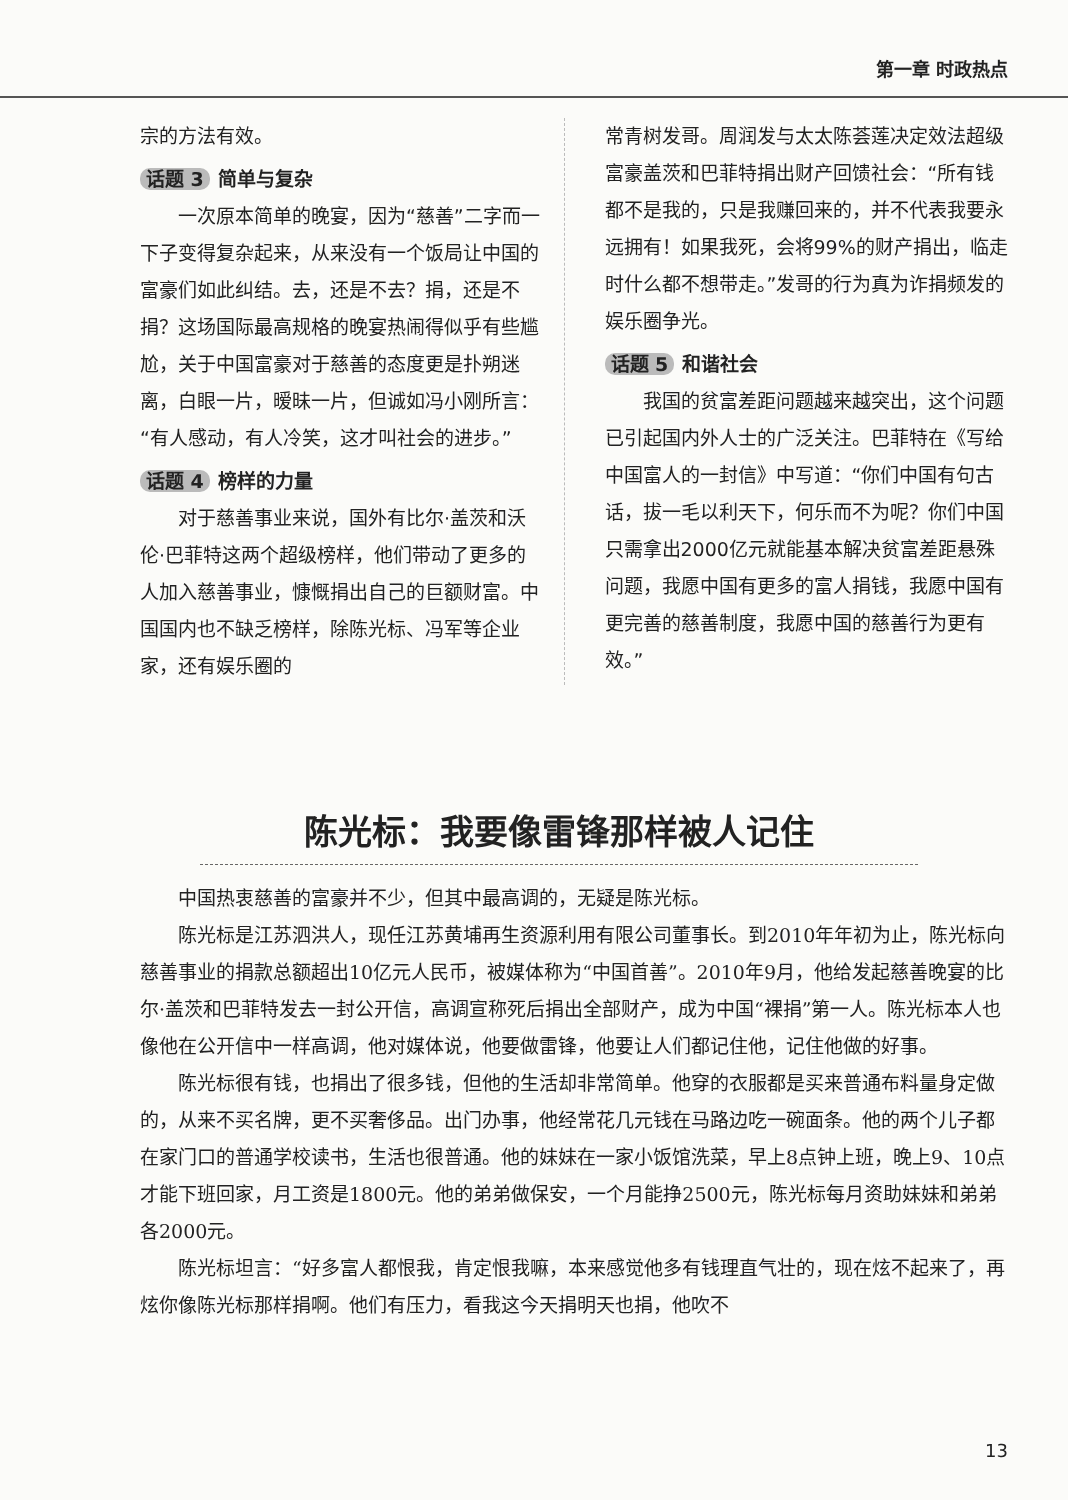第一章 时政热点
宗的方法有效。
话题 3 简单与复杂
一次原本简单的晚宴，因为“慈善”二字而一下子变得复杂起来，从来没有一个饭局让中国的富豪们如此纠结。去，还是不去？捐，还是不捐？这场国际最高规格的晚宴热闹得似乎有些尴尬，关于中国富豪对于慈善的态度更是扑朔迷离，白眼一片，暧昧一片，但诚如冯小刚所言：“有人感动，有人冷笑，这才叫社会的进步。”
话题 4 榜样的力量
对于慈善事业来说，国外有比尔·盖茨和沃伦·巴菲特这两个超级榜样，他们带动了更多的人加入慈善事业，慷慨捐出自己的巨额财富。中国国内也不缺乏榜样，除陈光标、冯军等企业家，还有娱乐圈的
常青树发哥。周润发与太太陈荟莲决定效法超级富豪盖茨和巴菲特捐出财产回馈社会：“所有钱都不是我的，只是我赚回来的，并不代表我要永远拥有！如果我死，会将99%的财产捐出，临走时什么都不想带走。”发哥的行为真为诈捐频发的娱乐圈争光。
话题 5 和谐社会
我国的贫富差距问题越来越突出，这个问题已引起国内外人士的广泛关注。巴菲特在《写给中国富人的一封信》中写道：“你们中国有句古话，拔一毛以利天下，何乐而不为呢？你们中国只需拿出2000亿元就能基本解决贫富差距悬殊问题，我愿中国有更多的富人捐钱，我愿中国有更完善的慈善制度，我愿中国的慈善行为更有效。”
陈光标：我要像雷锋那样被人记住
中国热衷慈善的富豪并不少，但其中最高调的，无疑是陈光标。
陈光标是江苏泗洪人，现任江苏黄埔再生资源利用有限公司董事长。到2010年年初为止，陈光标向慈善事业的捐款总额超出10亿元人民币，被媒体称为“中国首善”。2010年9月，他给发起慈善晚宴的比尔·盖茨和巴菲特发去一封公开信，高调宣称死后捐出全部财产，成为中国“裸捐”第一人。陈光标本人也像他在公开信中一样高调，他对媒体说，他要做雷锋，他要让人们都记住他，记住他做的好事。
陈光标很有钱，也捐出了很多钱，但他的生活却非常简单。他穿的衣服都是买来普通布料量身定做的，从来不买名牌，更不买奢侈品。出门办事，他经常花几元钱在马路边吃一碗面条。他的两个儿子都在家门口的普通学校读书，生活也很普通。他的妹妹在一家小饭馆洗菜，早上8点钟上班，晚上9、10点才能下班回家，月工资是1800元。他的弟弟做保安，一个月能挣2500元，陈光标每月资助妹妹和弟弟各2000元。
陈光标坦言：“好多富人都恨我，肯定恨我嘛，本来感觉他多有钱理直气壮的，现在炫不起来了，再炫你像陈光标那样捐啊。他们有压力，看我这今天捐明天也捐，他吹不
13